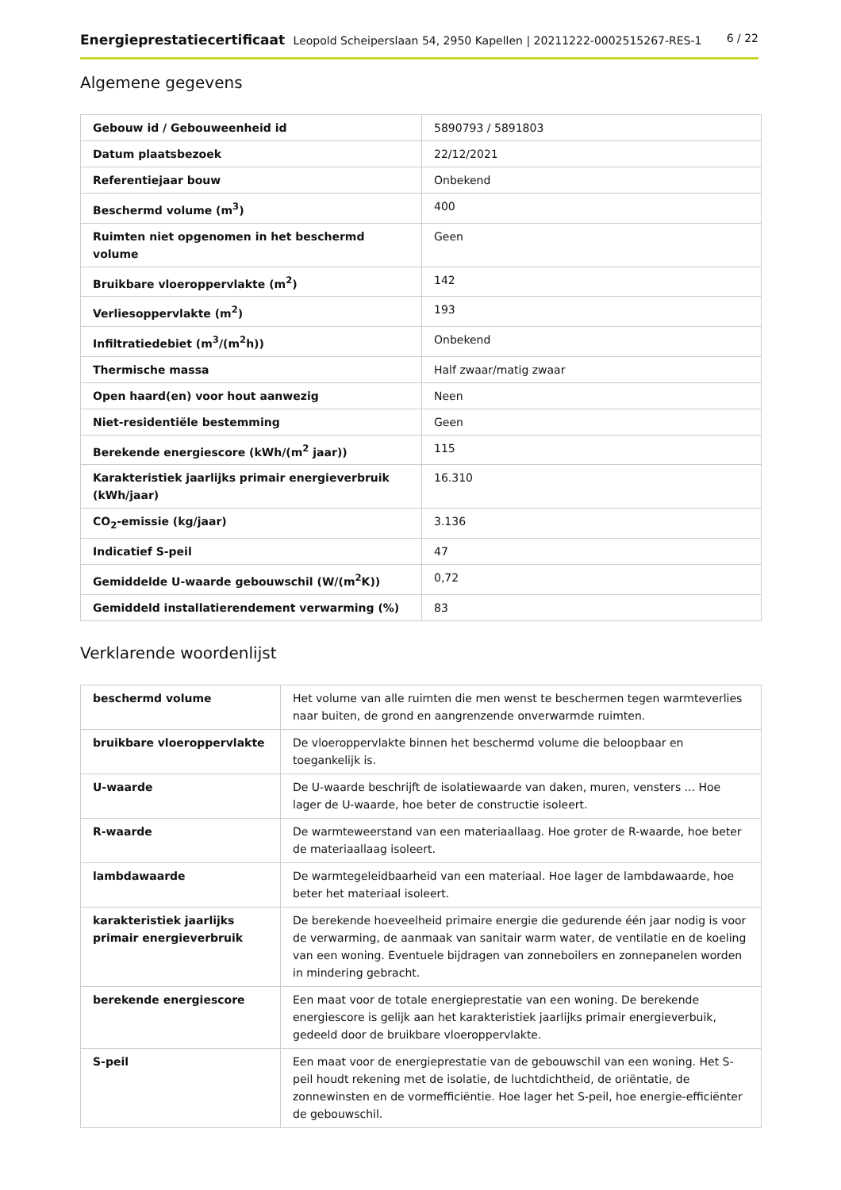Energieprestatiecertificaat Leopold Scheiperslaan 54, 2950 Kapellen | 20211222-0002515267-RES-1
6 / 22
Algemene gegevens
| Gebouw id / Gebouweenheid id | 5890793 / 5891803 |
| Datum plaatsbezoek | 22/12/2021 |
| Referentiejaar bouw | Onbekend |
| Beschermd volume (m<sup>3</sup>) | 400 |
| Ruimten niet opgenomen in het beschermd volume | Geen |
| Bruikbare vloeroppervlakte (m<sup>2</sup>) | 142 |
| Verliesoppervlakte (m<sup>2</sup>) | 193 |
| Infiltratiedebiet (m<sup>3</sup>/(m<sup>2</sup>h)) | Onbekend |
| Thermische massa | Half zwaar/matig zwaar |
| Open haard(en) voor hout aanwezig | Neen |
| Niet-residentiële bestemming | Geen |
| Berekende energiescore (kWh/(m<sup>2</sup> jaar)) | 115 |
| Karakteristiek jaarlijks primair energieverbruik (kWh/jaar) | 16.310 |
| CO<sub>2</sub>-emissie (kg/jaar) | 3.136 |
| Indicatief S-peil | 47 |
| Gemiddelde U-waarde gebouwschil (W/(m<sup>2</sup>K)) | 0,72 |
| Gemiddeld installatierendement verwarming (%) | 83 |
Verklarende woordenlijst
| beschermd volume | Het volume van alle ruimten die men wenst te beschermen tegen warmteverlies naar buiten, de grond en aangrenzende onverwarmde ruimten. |
| bruikbare vloeroppervlakte | De vloeroppervlakte binnen het beschermd volume die beloopbaar en toegankelijk is. |
| U-waarde | De U-waarde beschrijft de isolatiewaarde van daken, muren, vensters ... Hoe lager de U-waarde, hoe beter de constructie isoleert. |
| R-waarde | De warmteweerstand van een materiaallaag. Hoe groter de R-waarde, hoe beter de materiaallaag isoleert. |
| lambdawaarde | De warmtegeleidbaarheid van een materiaal. Hoe lager de lambdawaarde, hoe beter het materiaal isoleert. |
| karakteristiek jaarlijks primair energieverbruik | De berekende hoeveelheid primaire energie die gedurende één jaar nodig is voor de verwarming, de aanmaak van sanitair warm water, de ventilatie en de koeling van een woning. Eventuele bijdragen van zonneboilers en zonnepanelen worden in mindering gebracht. |
| berekende energiescore | Een maat voor de totale energieprestatie van een woning. De berekende energiescore is gelijk aan het karakteristiek jaarlijks primair energieverbuik, gedeeld door de bruikbare vloeroppervlakte. |
| S-peil | Een maat voor de energieprestatie van de gebouwschil van een woning. Het S-peil houdt rekening met de isolatie, de luchtdichtheid, de oriëntatie, de zonnewinsten en de vormefficiëntie. Hoe lager het S-peil, hoe energie-efficiënter de gebouwschil. |